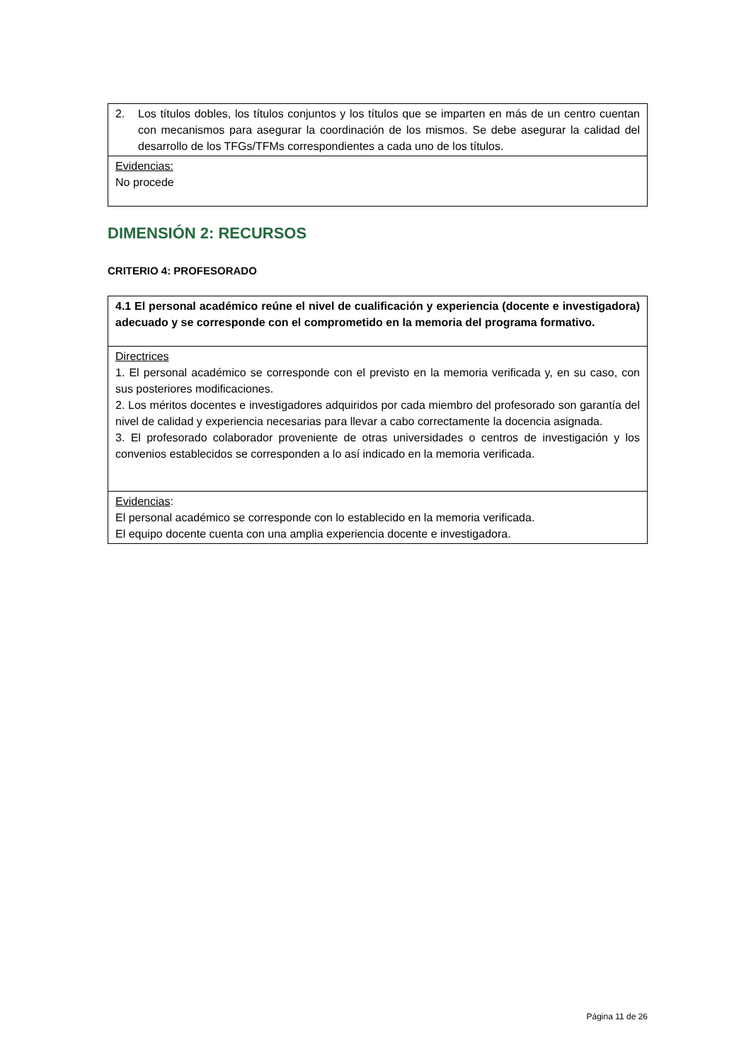| 2. Los títulos dobles, los títulos conjuntos y los títulos que se imparten en más de un centro cuentan con mecanismos para asegurar la coordinación de los mismos. Se debe asegurar la calidad del desarrollo de los TFGs/TFMs correspondientes a cada uno de los títulos. |
| Evidencias: No procede |
DIMENSIÓN 2: RECURSOS
CRITERIO 4: PROFESORADO
| 4.1 El personal académico reúne el nivel de cualificación y experiencia (docente e investigadora) adecuado y se corresponde con el comprometido en la memoria del programa formativo. |
| Directrices 1. El personal académico se corresponde con el previsto en la memoria verificada y, en su caso, con sus posteriores modificaciones. 2. Los méritos docentes e investigadores adquiridos por cada miembro del profesorado son garantía del nivel de calidad y experiencia necesarias para llevar a cabo correctamente la docencia asignada. 3. El profesorado colaborador proveniente de otras universidades o centros de investigación y los convenios establecidos se corresponden a lo así indicado en la memoria verificada. |
| Evidencias : El personal académico se corresponde con lo establecido en la memoria verificada. El equipo docente cuenta con una amplia experiencia docente e investigadora. |
Página 11 de 26